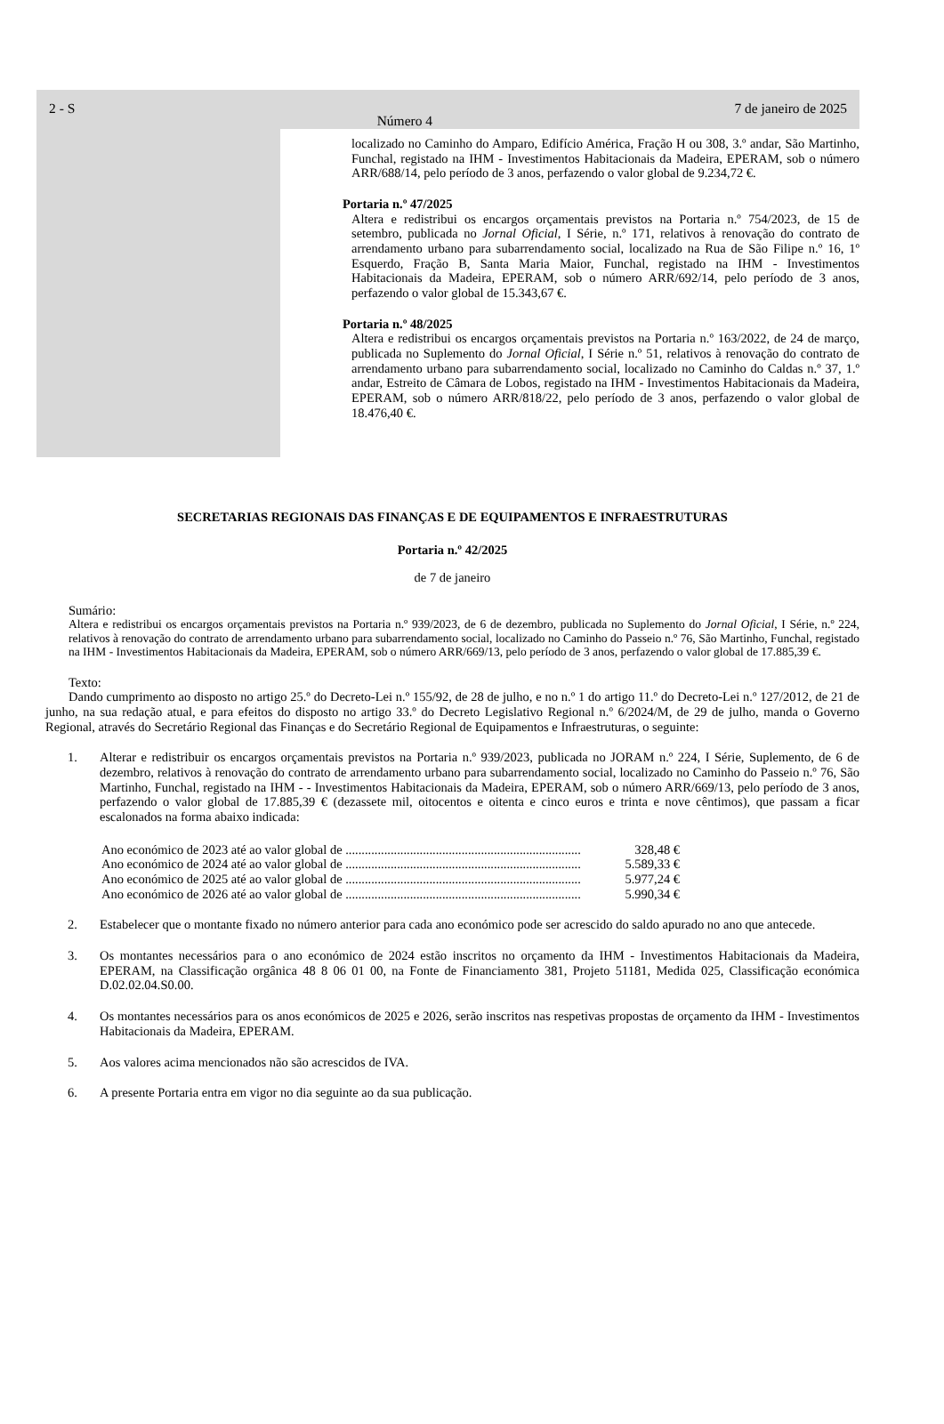2 - S
Número 4
7 de janeiro de 2025
localizado no Caminho do Amparo, Edifício América, Fração H ou 308, 3.º andar, São Martinho, Funchal, registado na IHM - Investimentos Habitacionais da Madeira, EPERAM, sob o número ARR/688/14, pelo período de 3 anos, perfazendo o valor global de 9.234,72 €.
Portaria n.º 47/2025
Altera e redistribui os encargos orçamentais previstos na Portaria n.º 754/2023, de 15 de setembro, publicada no Jornal Oficial, I Série, n.º 171, relativos à renovação do contrato de arrendamento urbano para subarrendamento social, localizado na Rua de São Filipe n.º 16, 1º Esquerdo, Fração B, Santa Maria Maior, Funchal, registado na IHM - Investimentos Habitacionais da Madeira, EPERAM, sob o número ARR/692/14, pelo período de 3 anos, perfazendo o valor global de 15.343,67 €.
Portaria n.º 48/2025
Altera e redistribui os encargos orçamentais previstos na Portaria n.º 163/2022, de 24 de março, publicada no Suplemento do Jornal Oficial, I Série n.º 51, relativos à renovação do contrato de arrendamento urbano para subarrendamento social, localizado no Caminho do Caldas n.º 37, 1.º andar, Estreito de Câmara de Lobos, registado na IHM - Investimentos Habitacionais da Madeira, EPERAM, sob o número ARR/818/22, pelo período de 3 anos, perfazendo o valor global de 18.476,40 €.
SECRETARIAS REGIONAIS DAS FINANÇAS E DE EQUIPAMENTOS E INFRAESTRUTURAS
Portaria n.º 42/2025
de 7 de janeiro
Sumário:
Altera e redistribui os encargos orçamentais previstos na Portaria n.º 939/2023, de 6 de dezembro, publicada no Suplemento do Jornal Oficial, I Série, n.º 224, relativos à renovação do contrato de arrendamento urbano para subarrendamento social, localizado no Caminho do Passeio n.º 76, São Martinho, Funchal, registado na IHM - Investimentos Habitacionais da Madeira, EPERAM, sob o número ARR/669/13, pelo período de 3 anos, perfazendo o valor global de 17.885,39 €.
Texto:
Dando cumprimento ao disposto no artigo 25.º do Decreto-Lei n.º 155/92, de 28 de julho, e no n.º 1 do artigo 11.º do Decreto-Lei n.º 127/2012, de 21 de junho, na sua redação atual, e para efeitos do disposto no artigo 33.º do Decreto Legislativo Regional n.º 6/2024/M, de 29 de julho, manda o Governo Regional, através do Secretário Regional das Finanças e do Secretário Regional de Equipamentos e Infraestruturas, o seguinte:
1. Alterar e redistribuir os encargos orçamentais previstos na Portaria n.º 939/2023, publicada no JORAM n.º 224, I Série, Suplemento, de 6 de dezembro, relativos à renovação do contrato de arrendamento urbano para subarrendamento social, localizado no Caminho do Passeio n.º 76, São Martinho, Funchal, registado na IHM - - Investimentos Habitacionais da Madeira, EPERAM, sob o número ARR/669/13, pelo período de 3 anos, perfazendo o valor global de 17.885,39 € (dezassete mil, oitocentos e oitenta e cinco euros e trinta e nove cêntimos), que passam a ficar escalonados na forma abaixo indicada:
Ano económico de 2023 até ao valor global de ......................................................................... 328,48 €
Ano económico de 2024 até ao valor global de ......................................................................... 5.589,33 €
Ano económico de 2025 até ao valor global de ......................................................................... 5.977,24 €
Ano económico de 2026 até ao valor global de ......................................................................... 5.990,34 €
2. Estabelecer que o montante fixado no número anterior para cada ano económico pode ser acrescido do saldo apurado no ano que antecede.
3. Os montantes necessários para o ano económico de 2024 estão inscritos no orçamento da IHM - Investimentos Habitacionais da Madeira, EPERAM, na Classificação orgânica 48 8 06 01 00, na Fonte de Financiamento 381, Projeto 51181, Medida 025, Classificação económica D.02.02.04.S0.00.
4. Os montantes necessários para os anos económicos de 2025 e 2026, serão inscritos nas respetivas propostas de orçamento da IHM - Investimentos Habitacionais da Madeira, EPERAM.
5. Aos valores acima mencionados não são acrescidos de IVA.
6. A presente Portaria entra em vigor no dia seguinte ao da sua publicação.